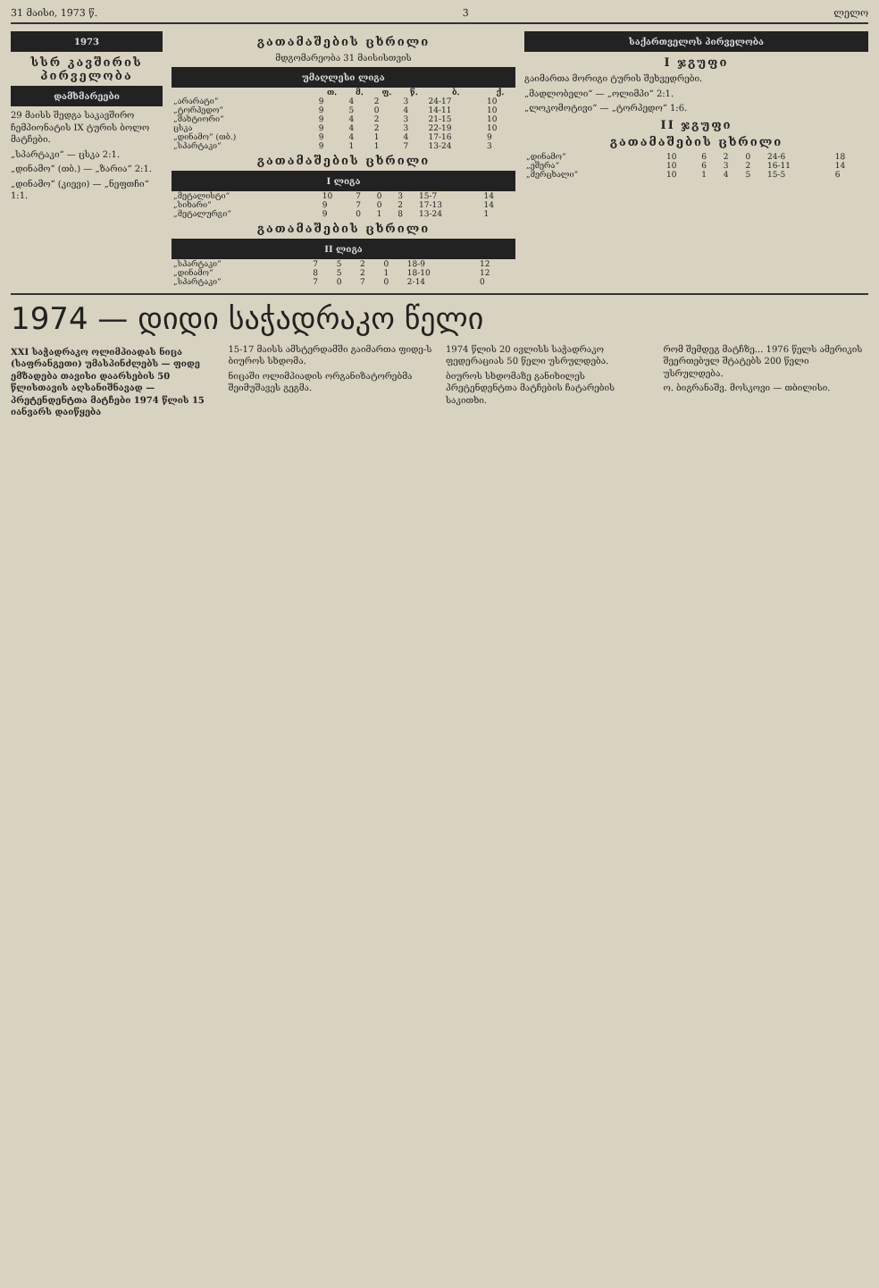31 მაისი, 1973 წ. 3 ლელო
1973
სსრ კავშირის პირველობა
დამხმარეები
29 მაისს შედგა საკავშირო ჩემპიონატის IX ტურის ბოლო მატჩები.
„სპარტაკი“ — ცსკა 2:1.
„დინამო“ (თბ.) — „ზარია“ 2:1.
„დინამო“ (კიევი) — „ნეფთჩი“ 1:1.
გათამაშების ცხრილი
მდგომარეობა 31 მაისისთვის
უმაღლესი ლიგა
| | თ. | მ. | ფ. | წ. | ბ. | ქ. |
| --- | --- | --- | --- | --- | --- | --- |
| „არარატი“ | 9 | 4 | 2 | 3 | 24-17 | 10 |
| „ტორპედო“ | 9 | 5 | 0 | 4 | 14-11 | 10 |
| „შახტიორი“ | 9 | 4 | 2 | 3 | 21-15 | 10 |
| ცსკა | 9 | 4 | 2 | 3 | 22-19 | 10 |
| „დინამო“ (თბ.) | 9 | 4 | 1 | 4 | 17-16 | 9 |
| „სპარტაკი“ | 9 | 1 | 1 | 7 | 13-24 | 3 |
გათამაშების ცხრილი
I ლიგა
| „მეტალისტი“ | 10 | 7 | 0 | 3 | 15-7 | 14 |
| „სიხარი“ | 9 | 7 | 0 | 2 | 17-13 | 14 |
| „მეტალურგი“ | 9 | 0 | 1 | 8 | 13-24 | 1 |
გათამაშების ცხრილი
II ლიგა
| „სპარტაკი“ | 7 | 5 | 2 | 0 | 18-9 | 12 |
| „დინამო“ | 8 | 5 | 2 | 1 | 18-10 | 12 |
| „სპარტაკი“ | 7 | 0 | 7 | 0 | 2-14 | 0 |
საქართველოს პირველობა
I ჯგუფი
გაიმართა მორიგი ტურის შეხვედრები.
„მადლობელი“ — „ოლიმპი“ 2:1.
„ლოკომოტივი“ — „ტორპედო“ 1:6.
II ჯგუფი
გათამაშების ცხრილი
| „დინამო“ | 10 | 6 | 2 | 0 | 24-6 | 18 |
| „ეშერა“ | 10 | 6 | 3 | 2 | 16-11 | 14 |
| „მერცხალი“ | 10 | 1 | 4 | 5 | 15-5 | 6 |
1974 — დიდი საჭადრაკო წელი
XXI საჭადრაკო ოლიმპიადას ნიცა (საფრანგეთი) უმასპინძლებს — ფიდე ემზადება თავისი დაარსების 50 წლისთავის აღსანიშნავად — პრეტენდენტთა მატჩები 1974 წლის 15 იანვარს დაიწყება
15-17 მაისს ამსტერდამში გაიმართა ფიდე-ს ბიუროს სხდომა.
ნიცაში ოლიმპიადის ორგანიზატორებმა შეიმუშავეს გეგმა.
1974 წლის 20 ივლისს საჭადრაკო ფედერაციას 50 წელი უსრულდება.
ბიუროს სხდომაზე განიხილეს პრეტენდენტთა მატჩების ჩატარების საკითხი.
რომ შემდეგ მატჩზე... 1976 წელს ამერიკის შეერთებულ შტატებს 200 წელი უსრულდება.
ო. ბიგრანაშვ. მოსკოვი — თბილისი.